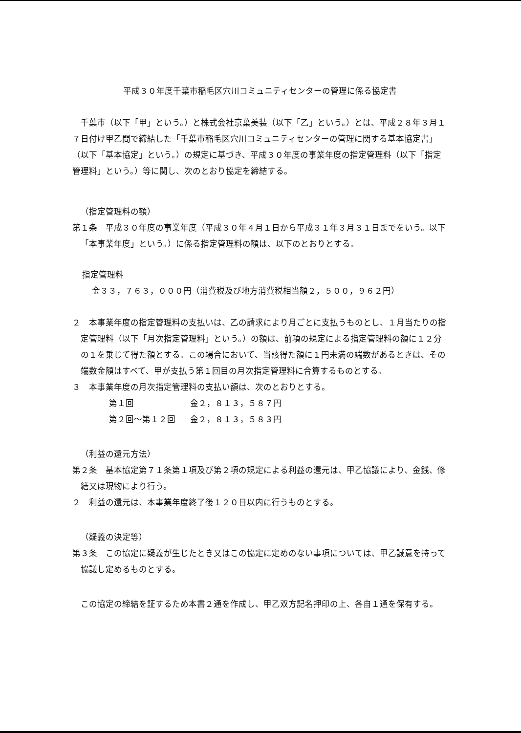平成３０年度千葉市稲毛区穴川コミュニティセンターの管理に係る協定書
千葉市（以下「甲」という。）と株式会社京葉美装（以下「乙」という。）とは、平成２８年３月１７日付け甲乙間で締結した「千葉市稲毛区穴川コミュニティセンターの管理に関する基本協定書」（以下「基本協定」という。）の規定に基づき、平成３０年度の事業年度の指定管理料（以下「指定管理料」という。）等に関し、次のとおり協定を締結する。
（指定管理料の額）
第１条　平成３０年度の事業年度（平成３０年４月１日から平成３１年３月３１日までをいう。以下「本事業年度」という。）に係る指定管理料の額は、以下のとおりとする。
指定管理料
金３３，７６３，０００円（消費税及び地方消費税相当額２，５００，９６２円）
２　本事業年度の指定管理料の支払いは、乙の請求により月ごとに支払うものとし、１月当たりの指定管理料（以下「月次指定管理料」という。）の額は、前項の規定による指定管理料の額に１２分の１を乗じて得た額とする。この場合において、当該得た額に１円未満の端数があるときは、その端数金額はすべて、甲が支払う第１回目の月次指定管理料に合算するものとする。
３　本事業年度の月次指定管理料の支払い額は、次のとおりとする。
| 第１回 | 金２，８１３，５８７円 |
| 第２回～第１２回 | 金２，８１３，５８３円 |
（利益の還元方法）
第２条　基本協定第７１条第１項及び第２項の規定による利益の還元は、甲乙協議により、金銭、修繕又は現物により行う。
２　利益の還元は、本事業年度終了後１２０日以内に行うものとする。
（疑義の決定等）
第３条　この協定に疑義が生じたとき又はこの協定に定めのない事項については、甲乙誠意を持って協議し定めるものとする。
この協定の締結を証するため本書２通を作成し、甲乙双方記名押印の上、各自１通を保有する。